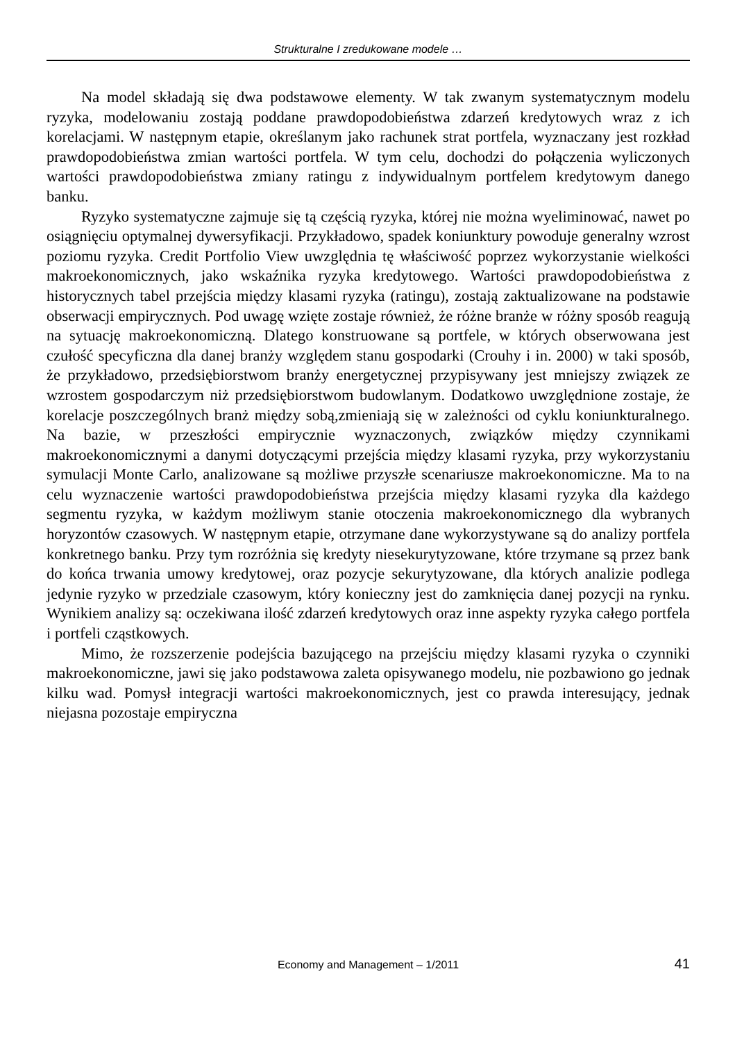Strukturalne I zredukowane modele …
Na model składają się dwa podstawowe elementy. W tak zwanym systematycznym modelu ryzyka, modelowaniu zostają poddane prawdopodobieństwa zdarzeń kredytowych wraz z ich korelacjami. W następnym etapie, określanym jako rachunek strat portfela, wyznaczany jest rozkład prawdopodobieństwa zmian wartości portfela. W tym celu, dochodzi do połączenia wyliczonych wartości prawdopodobieństwa zmiany ratingu z indywidualnym portfelem kredytowym danego banku.
Ryzyko systematyczne zajmuje się tą częścią ryzyka, której nie można wyeliminować, nawet po osiągnięciu optymalnej dywersyfikacji. Przykładowo, spadek koniunktury powoduje generalny wzrost poziomu ryzyka. Credit Portfolio View uwzględnia tę właściwość poprzez wykorzystanie wielkości makroekonomicznych, jako wskaźnika ryzyka kredytowego. Wartości prawdopodobieństwa z historycznych tabel przejścia między klasami ryzyka (ratingu), zostają zaktualizowane na podstawie obserwacji empirycznych. Pod uwagę wzięte zostaje również, że różne branże w różny sposób reagują na sytuację makroekonomiczną. Dlatego konstruowane są portfele, w których obserwowana jest czułość specyficzna dla danej branży względem stanu gospodarki (Crouhy i in. 2000) w taki sposób, że przykładowo, przedsiębiorstwom branży energetycznej przypisywany jest mniejszy związek ze wzrostem gospodarczym niż przedsiębiorstwom budowlanym. Dodatkowo uwzględnione zostaje, że korelacje poszczególnych branż między sobą,zmieniają się w zależności od cyklu koniunkturalnego. Na bazie, w przeszłości empirycznie wyznaczonych, związków między czynnikami makroekonomicznymi a danymi dotyczącymi przejścia między klasami ryzyka, przy wykorzystaniu symulacji Monte Carlo, analizowane są możliwe przyszłe scenariusze makroekonomiczne. Ma to na celu wyznaczenie wartości prawdopodobieństwa przejścia między klasami ryzyka dla każdego segmentu ryzyka, w każdym możliwym stanie otoczenia makroekonomicznego dla wybranych horyzontów czasowych. W następnym etapie, otrzymane dane wykorzystywane są do analizy portfela konkretnego banku. Przy tym rozróżnia się kredyty niesekurytyzowane, które trzymane są przez bank do końca trwania umowy kredytowej, oraz pozycje sekurytyzowane, dla których analizie podlega jedynie ryzyko w przedziale czasowym, który konieczny jest do zamknięcia danej pozycji na rynku. Wynikiem analizy są: oczekiwana ilość zdarzeń kredytowych oraz inne aspekty ryzyka całego portfela i portfeli cząstkowych.
Mimo, że rozszerzenie podejścia bazującego na przejściu między klasami ryzyka o czynniki makroekonomiczne, jawi się jako podstawowa zaleta opisywanego modelu, nie pozbawiono go jednak kilku wad. Pomysł integracji wartości makroekonomicznych, jest co prawda interesujący, jednak niejasna pozostaje empiryczna
Economy and Management – 1/2011 41